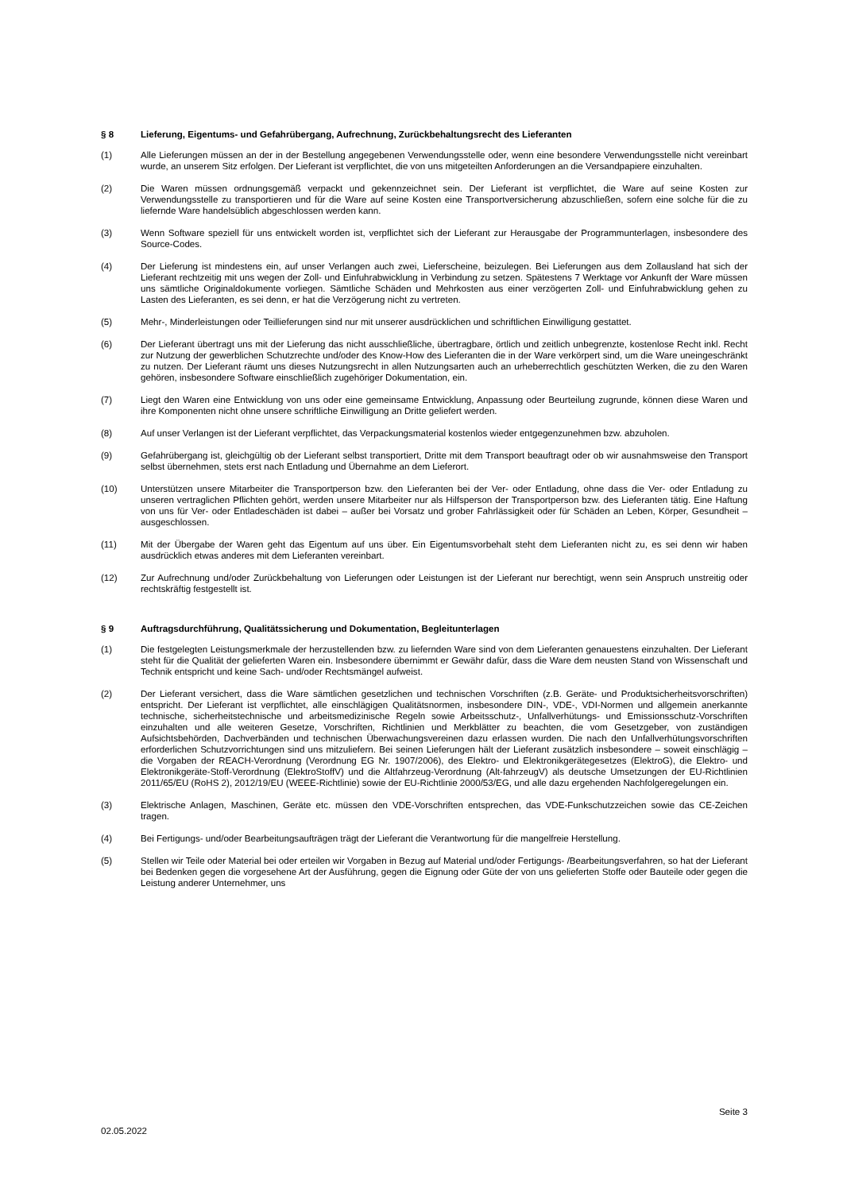§ 8 Lieferung, Eigentums- und Gefahrübergang, Aufrechnung, Zurückbehaltungsrecht des Lieferanten
(1) Alle Lieferungen müssen an der in der Bestellung angegebenen Verwendungsstelle oder, wenn eine besondere Verwendungsstelle nicht vereinbart wurde, an unserem Sitz erfolgen. Der Lieferant ist verpflichtet, die von uns mitgeteilten Anforderungen an die Versandpapiere einzuhalten.
(2) Die Waren müssen ordnungsgemäß verpackt und gekennzeichnet sein. Der Lieferant ist verpflichtet, die Ware auf seine Kosten zur Verwendungsstelle zu transportieren und für die Ware auf seine Kosten eine Transportversicherung abzuschließen, sofern eine solche für die zu liefernde Ware handelsüblich abgeschlossen werden kann.
(3) Wenn Software speziell für uns entwickelt worden ist, verpflichtet sich der Lieferant zur Herausgabe der Programmunterlagen, insbesondere des Source-Codes.
(4) Der Lieferung ist mindestens ein, auf unser Verlangen auch zwei, Lieferscheine, beizulegen. Bei Lieferungen aus dem Zollausland hat sich der Lieferant rechtzeitig mit uns wegen der Zoll- und Einfuhrabwicklung in Verbindung zu setzen. Spätestens 7 Werktage vor Ankunft der Ware müssen uns sämtliche Originaldokumente vorliegen. Sämtliche Schäden und Mehrkosten aus einer verzögerten Zoll- und Einfuhrabwicklung gehen zu Lasten des Lieferanten, es sei denn, er hat die Verzögerung nicht zu vertreten.
(5) Mehr-, Minderleistungen oder Teillieferungen sind nur mit unserer ausdrücklichen und schriftlichen Einwilligung gestattet.
(6) Der Lieferant übertragt uns mit der Lieferung das nicht ausschließliche, übertragbare, örtlich und zeitlich unbegrenzte, kostenlose Recht inkl. Recht zur Nutzung der gewerblichen Schutzrechte und/oder des Know-How des Lieferanten die in der Ware verkörpert sind, um die Ware uneingeschränkt zu nutzen. Der Lieferant räumt uns dieses Nutzungsrecht in allen Nutzungsarten auch an urheberrechtlich geschützten Werken, die zu den Waren gehören, insbesondere Software einschließlich zugehöriger Dokumentation, ein.
(7) Liegt den Waren eine Entwicklung von uns oder eine gemeinsame Entwicklung, Anpassung oder Beurteilung zugrunde, können diese Waren und ihre Komponenten nicht ohne unsere schriftliche Einwilligung an Dritte geliefert werden.
(8) Auf unser Verlangen ist der Lieferant verpflichtet, das Verpackungsmaterial kostenlos wieder entgegenzunehmen bzw. abzuholen.
(9) Gefahrübergang ist, gleichgültig ob der Lieferant selbst transportiert, Dritte mit dem Transport beauftragt oder ob wir ausnahmsweise den Transport selbst übernehmen, stets erst nach Entladung und Übernahme an dem Lieferort.
(10) Unterstützen unsere Mitarbeiter die Transportperson bzw. den Lieferanten bei der Ver- oder Entladung, ohne dass die Ver- oder Entladung zu unseren vertraglichen Pflichten gehört, werden unsere Mitarbeiter nur als Hilfsperson der Transportperson bzw. des Lieferanten tätig. Eine Haftung von uns für Ver- oder Entladeschäden ist dabei – außer bei Vorsatz und grober Fahrlässigkeit oder für Schäden an Leben, Körper, Gesundheit – ausgeschlossen.
(11) Mit der Übergabe der Waren geht das Eigentum auf uns über. Ein Eigentumsvorbehalt steht dem Lieferanten nicht zu, es sei denn wir haben ausdrücklich etwas anderes mit dem Lieferanten vereinbart.
(12) Zur Aufrechnung und/oder Zurückbehaltung von Lieferungen oder Leistungen ist der Lieferant nur berechtigt, wenn sein Anspruch unstreitig oder rechtskräftig festgestellt ist.
§ 9 Auftragsdurchführung, Qualitätssicherung und Dokumentation, Begleitunterlagen
(1) Die festgelegten Leistungsmerkmale der herzustellenden bzw. zu liefernden Ware sind von dem Lieferanten genauestens einzuhalten. Der Lieferant steht für die Qualität der gelieferten Waren ein. Insbesondere übernimmt er Gewähr dafür, dass die Ware dem neusten Stand von Wissenschaft und Technik entspricht und keine Sach- und/oder Rechtsmängel aufweist.
(2) Der Lieferant versichert, dass die Ware sämtlichen gesetzlichen und technischen Vorschriften (z.B. Geräte- und Produktsicherheitsvorschriften) entspricht. Der Lieferant ist verpflichtet, alle einschlägigen Qualitätsnormen, insbesondere DIN-, VDE-, VDI-Normen und allgemein anerkannte technische, sicherheitstechnische und arbeitsmedizinische Regeln sowie Arbeitsschutz-, Unfallverhütungs- und Emissionsschutz-Vorschriften einzuhalten und alle weiteren Gesetze, Vorschriften, Richtlinien und Merkblätter zu beachten, die vom Gesetzgeber, von zuständigen Aufsichtsbehörden, Dachverbänden und technischen Überwachungsvereinen dazu erlassen wurden. Die nach den Unfallverhütungsvorschriften erforderlichen Schutzvorrichtungen sind uns mitzuliefern. Bei seinen Lieferungen hält der Lieferant zusätzlich insbesondere – soweit einschlägig – die Vorgaben der REACH-Verordnung (Verordnung EG Nr. 1907/2006), des Elektro- und Elektronikgerätegesetzes (ElektroG), die Elektro- und Elektronikgeräte-Stoff-Verordnung (ElektroStoffV) und die Altfahrzeug-Verordnung (Alt-fahrzeugV) als deutsche Umsetzungen der EU-Richtlinien 2011/65/EU (RoHS 2), 2012/19/EU (WEEE-Richtlinie) sowie der EU-Richtlinie 2000/53/EG, und alle dazu ergehenden Nachfolgeregelungen ein.
(3) Elektrische Anlagen, Maschinen, Geräte etc. müssen den VDE-Vorschriften entsprechen, das VDE-Funkschutzzeichen sowie das CE-Zeichen tragen.
(4) Bei Fertigungs- und/oder Bearbeitungsaufträgen trägt der Lieferant die Verantwortung für die mangelfreie Herstellung.
(5) Stellen wir Teile oder Material bei oder erteilen wir Vorgaben in Bezug auf Material und/oder Fertigungs- /Bearbeitungsverfahren, so hat der Lieferant bei Bedenken gegen die vorgesehene Art der Ausführung, gegen die Eignung oder Güte der von uns gelieferten Stoffe oder Bauteile oder gegen die Leistung anderer Unternehmer, uns
Seite 3
02.05.2022